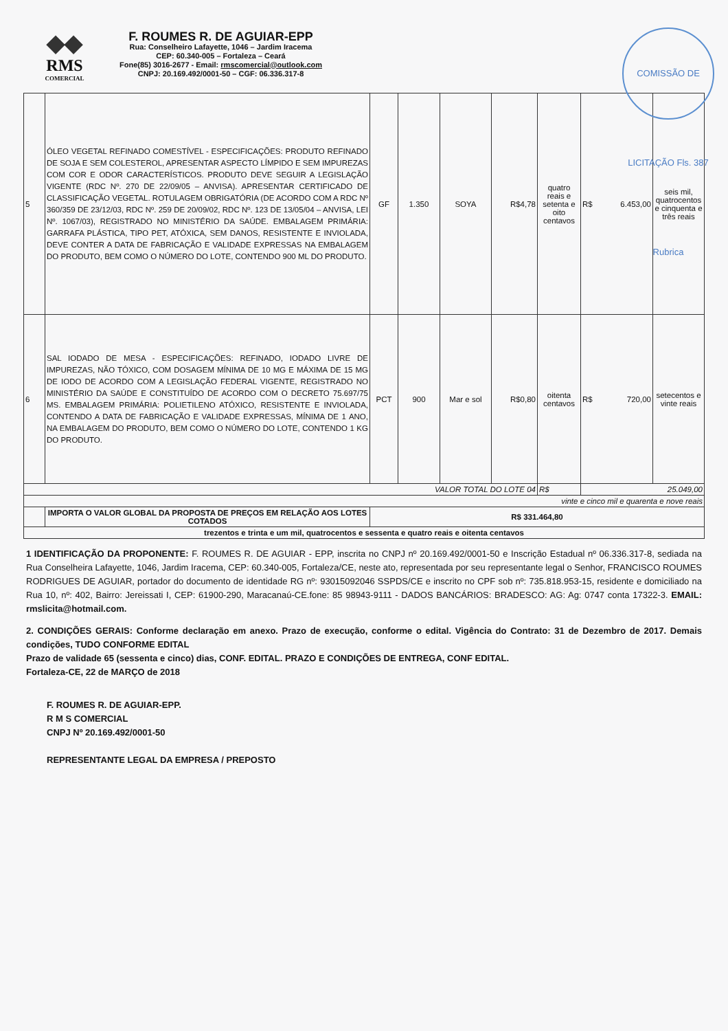◆◆
RMS
COMERCIAL
F. ROUMES R. DE AGUIAR-EPP
Rua: Conselheiro Lafayette, 1046 – Jardim Iracema
CEP: 60.340-005 – Fortaleza – Ceará
Fone(85) 3016-2677 - Email: rmscomercial@outlook.com
CNPJ: 20.169.492/0001-50 – CGF: 06.336.317-8
COMISSÃO DE LICITAÇÃO Fls. 387 Rubrica
| 5 | ÓLEO VEGETAL REFINADO COMESTÍVEL - ESPECIFICAÇÕES: PRODUTO REFINADO DE SOJA E SEM COLESTEROL, APRESENTAR ASPECTO LÍMPIDO E SEM IMPUREZAS COM COR E ODOR CARACTERÍSTICOS. PRODUTO DEVE SEGUIR A LEGISLAÇÃO VIGENTE (RDC Nº. 270 DE 22/09/05 – ANVISA). APRESENTAR CERTIFICADO DE CLASSIFICAÇÃO VEGETAL. ROTULAGEM OBRIGATÓRIA (DE ACORDO COM A RDC Nº 360/359 DE 23/12/03, RDC Nº. 259 DE 20/09/02, RDC Nº. 123 DE 13/05/04 – ANVISA, LEI Nº. 1067/03), REGISTRADO NO MINISTÉRIO DA SAÚDE. EMBALAGEM PRIMÁRIA: GARRAFA PLÁSTICA, TIPO PET, ATÓXICA, SEM DANOS, RESISTENTE E INVIOLADA, DEVE CONTER A DATA DE FABRICAÇÃO E VALIDADE EXPRESSAS NA EMBALAGEM DO PRODUTO, BEM COMO O NÚMERO DO LOTE, CONTENDO 900 ML DO PRODUTO. | GF | 1.350 | SOYA | R$4,78 | quatro reais e setenta e oito centavos | R$ 6.453,00 | seis mil, quatrocentos e cinquenta e três reais |
| 6 | SAL IODADO DE MESA - ESPECIFICAÇÕES: REFINADO, IODADO LIVRE DE IMPUREZAS, NÃO TÓXICO, COM DOSAGEM MÍNIMA DE 10 MG E MÁXIMA DE 15 MG DE IODO DE ACORDO COM A LEGISLAÇÃO FEDERAL VIGENTE, REGISTRADO NO MINISTÉRIO DA SAÚDE E CONSTITUÍDO DE ACORDO COM O DECRETO 75.697/75 MS. EMBALAGEM PRIMÁRIA: POLIETILENO ATÓXICO, RESISTENTE E INVIOLADA, CONTENDO A DATA DE FABRICAÇÃO E VALIDADE EXPRESSAS, MÍNIMA DE 1 ANO, NA EMBALAGEM DO PRODUTO, BEM COMO O NÚMERO DO LOTE, CONTENDO 1 KG DO PRODUTO. | PCT | 900 | Mar e sol | R$0,80 | oitenta centavos | R$ 720,00 | setecentos e vinte reais |
| VALOR TOTAL DO LOTE 04 | | | | | | R$ | 25.049,00 | |
| vinte e cinco mil e quarenta e nove reais | | | | | | | | |
| | IMPORTA O VALOR GLOBAL DA PROPOSTA DE PREÇOS EM RELAÇÃO AOS LOTES COTADOS | R$ 331.464,80 | | | | | | |
| trezentos e trinta e um mil, quatrocentos e sessenta e quatro reais e oitenta centavos | | | | | | | | |
1 IDENTIFICAÇÃO DA PROPONENTE: F. ROUMES R. DE AGUIAR - EPP, inscrita no CNPJ nº 20.169.492/0001-50 e Inscrição Estadual nº 06.336.317-8, sediada na Rua Conselheira Lafayette, 1046, Jardim Iracema, CEP: 60.340-005, Fortaleza/CE, neste ato, representada por seu representante legal o Senhor, FRANCISCO ROUMES RODRIGUES DE AGUIAR, portador do documento de identidade RG nº: 93015092046 SSPDS/CE e inscrito no CPF sob nº: 735.818.953-15, residente e domiciliado na Rua 10, nº: 402, Bairro: Jereissati I, CEP: 61900-290, Maracanaú-CE.fone: 85 98943-9111 - DADOS BANCÁRIOS: BRADESCO: AG: Ag: 0747 conta 17322-3. EMAIL: rmslicita@hotmail.com.
2. CONDIÇÕES GERAIS: Conforme declaração em anexo. Prazo de execução, conforme o edital. Vigência do Contrato: 31 de Dezembro de 2017. Demais condições, TUDO CONFORME EDITAL
Prazo de validade 65 (sessenta e cinco) dias, CONF. EDITAL. PRAZO E CONDIÇÕES DE ENTREGA, CONF EDITAL.
Fortaleza-CE, 22 de MARÇO de 2018
F. ROUMES R. DE AGUIAR-EPP.
R M S COMERCIAL
CNPJ Nº 20.169.492/0001-50
REPRESENTANTE LEGAL DA EMPRESA / PREPOSTO